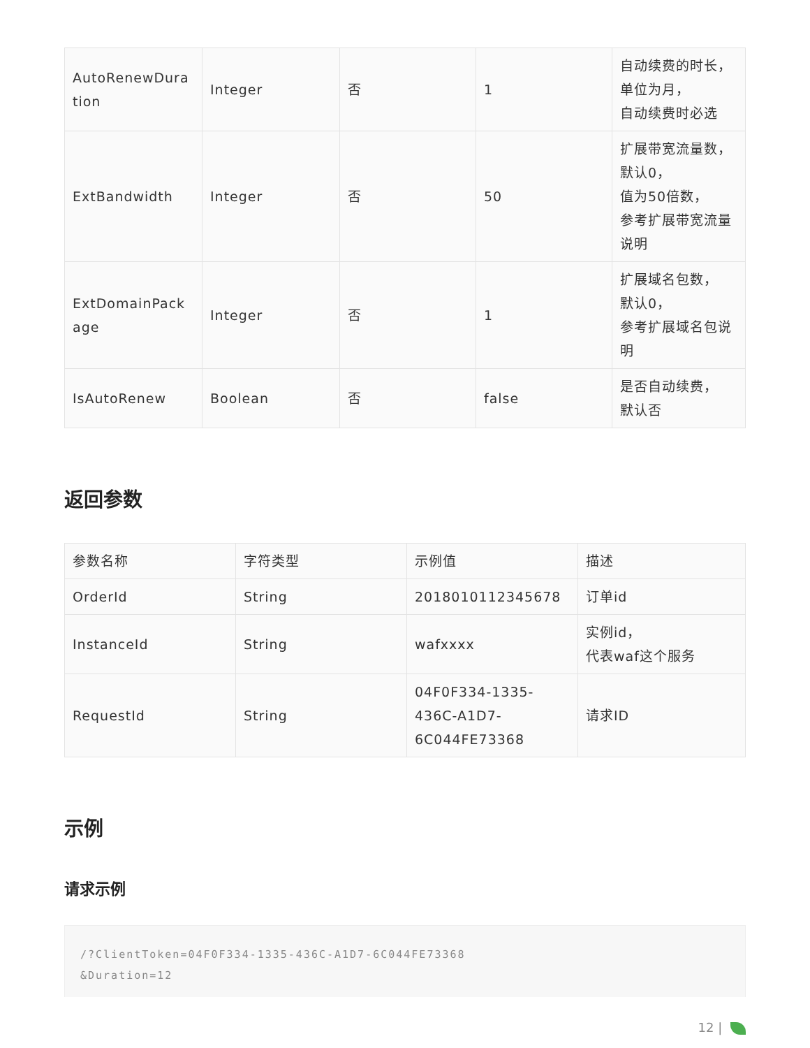| AutoRenewDura tion | Integer | 否 | 1 | 自动续费的时长， 单位为月， 自动续费时必选 |
| ExtBandwidth | Integer | 否 | 50 | 扩展带宽流量数， 默认0， 值为50倍数， 参考扩展带宽流量 说明 |
| ExtDomainPack age | Integer | 否 | 1 | 扩展域名包数， 默认0， 参考扩展域名包说 明 |
| IsAutoRenew | Boolean | 否 | false | 是否自动续费， 默认否 |
返回参数
| 参数名称 | 字符类型 | 示例值 | 描述 |
| --- | --- | --- | --- |
| OrderId | String | 2018010112345678 | 订单id |
| InstanceId | String | wafxxxx | 实例id， 代表waf这个服务 |
| RequestId | String | 04F0F334-1335- 436C-A1D7- 6C044FE73368 | 请求ID |
示例
请求示例
/?ClientToken=04F0F334-1335-436C-A1D7-6C044FE73368
&Duration=12
12 |